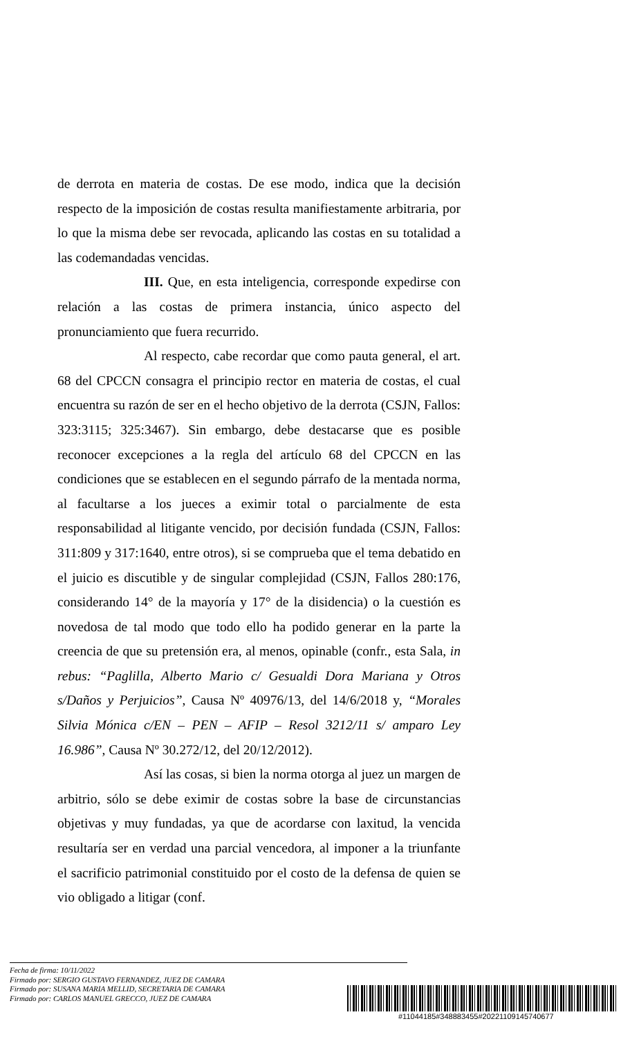de derrota en materia de costas. De ese modo, indica que la decisión respecto de la imposición de costas resulta manifiestamente arbitraria, por lo que la misma debe ser revocada, aplicando las costas en su totalidad a las codemandadas vencidas.
III. Que, en esta inteligencia, corresponde expedirse con relación a las costas de primera instancia, único aspecto del pronunciamiento que fuera recurrido.
Al respecto, cabe recordar que como pauta general, el art. 68 del CPCCN consagra el principio rector en materia de costas, el cual encuentra su razón de ser en el hecho objetivo de la derrota (CSJN, Fallos: 323:3115; 325:3467). Sin embargo, debe destacarse que es posible reconocer excepciones a la regla del artículo 68 del CPCCN en las condiciones que se establecen en el segundo párrafo de la mentada norma, al facultarse a los jueces a eximir total o parcialmente de esta responsabilidad al litigante vencido, por decisión fundada (CSJN, Fallos: 311:809 y 317:1640, entre otros), si se comprueba que el tema debatido en el juicio es discutible y de singular complejidad (CSJN, Fallos 280:176, considerando 14° de la mayoría y 17° de la disidencia) o la cuestión es novedosa de tal modo que todo ello ha podido generar en la parte la creencia de que su pretensión era, al menos, opinable (confr., esta Sala, in rebus: “Paglilla, Alberto Mario c/ Gesualdi Dora Mariana y Otros s/Daños y Perjuicios”, Causa Nº 40976/13, del 14/6/2018 y, “Morales Silvia Mónica c/EN – PEN – AFIP – Resol 3212/11 s/ amparo Ley 16.986”, Causa Nº 30.272/12, del 20/12/2012).
Así las cosas, si bien la norma otorga al juez un margen de arbitrio, sólo se debe eximir de costas sobre la base de circunstancias objetivas y muy fundadas, ya que de acordarse con laxitud, la vencida resultaría ser en verdad una parcial vencedora, al imponer a la triunfante el sacrificio patrimonial constituido por el costo de la defensa de quien se vio obligado a litigar (conf.
Fecha de firma: 10/11/2022
Firmado por: SERGIO GUSTAVO FERNANDEZ, JUEZ DE CAMARA
Firmado por: SUSANA MARIA MELLID, SECRETARIA DE CAMARA
Firmado por: CARLOS MANUEL GRECCO, JUEZ DE CAMARA
#11044185#348883455#20221109145740677